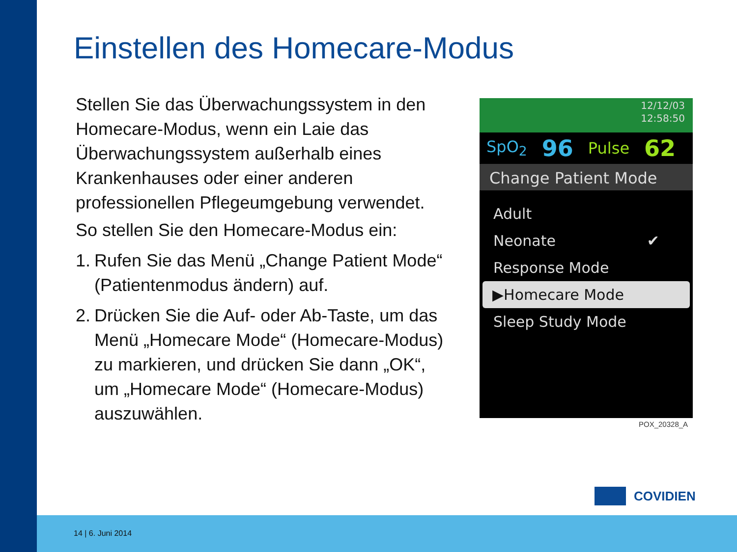Einstellen des Homecare-Modus
Stellen Sie das Überwachungssystem in den Homecare-Modus, wenn ein Laie das Überwachungssystem außerhalb eines Krankenhauses oder einer anderen professionellen Pflegeumgebung verwendet.
So stellen Sie den Homecare-Modus ein:
1.
Rufen Sie das Menü „Change Patient Mode“ (Patientenmodus ändern) auf.
2.
Drücken Sie die Auf- oder Ab-Taste, um das Menü „Homecare Mode“ (Homecare-Modus) zu markieren, und drücken Sie dann „OK“, um „Homecare Mode“ (Homecare-Modus) auszuwählen.
12/12/03
12:58:50
SpO<sub>2</sub> 96 Pulse 62
Change Patient Mode
Adult
Neonate ✔
Response Mode
▶Homecare Mode
Sleep Study Mode
POX_20328_A
COVIDIEN
14 | 6. Juni 2014